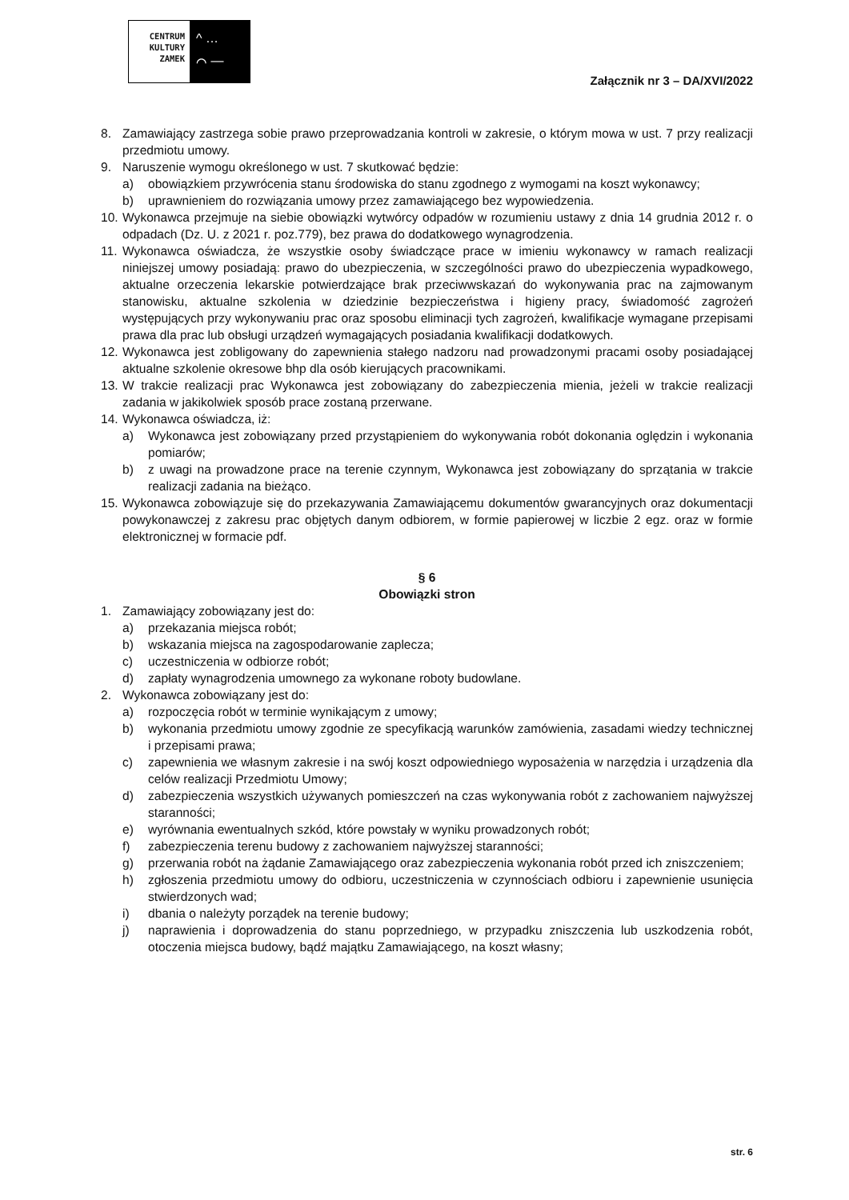CENTRUM
KULTURY
ZAMEK
^ …
⌒ —
Załącznik nr 3 – DA/XVI/2022
8. Zamawiający zastrzega sobie prawo przeprowadzania kontroli w zakresie, o którym mowa w ust. 7 przy realizacji przedmiotu umowy.
9. Naruszenie wymogu określonego w ust. 7 skutkować będzie:
a) obowiązkiem przywrócenia stanu środowiska do stanu zgodnego z wymogami na koszt wykonawcy;
b) uprawnieniem do rozwiązania umowy przez zamawiającego bez wypowiedzenia.
10. Wykonawca przejmuje na siebie obowiązki wytwórcy odpadów w rozumieniu ustawy z dnia 14 grudnia 2012 r. o odpadach (Dz. U. z 2021 r. poz.779), bez prawa do dodatkowego wynagrodzenia.
11. Wykonawca oświadcza, że wszystkie osoby świadczące prace w imieniu wykonawcy w ramach realizacji niniejszej umowy posiadają: prawo do ubezpieczenia, w szczególności prawo do ubezpieczenia wypadkowego, aktualne orzeczenia lekarskie potwierdzające brak przeciwwskazań do wykonywania prac na zajmowanym stanowisku, aktualne szkolenia w dziedzinie bezpieczeństwa i higieny pracy, świadomość zagrożeń występujących przy wykonywaniu prac oraz sposobu eliminacji tych zagrożeń, kwalifikacje wymagane przepisami prawa dla prac lub obsługi urządzeń wymagających posiadania kwalifikacji dodatkowych.
12. Wykonawca jest zobligowany do zapewnienia stałego nadzoru nad prowadzonymi pracami osoby posiadającej aktualne szkolenie okresowe bhp dla osób kierujących pracownikami.
13. W trakcie realizacji prac Wykonawca jest zobowiązany do zabezpieczenia mienia, jeżeli w trakcie realizacji zadania w jakikolwiek sposób prace zostaną przerwane.
14. Wykonawca oświadcza, iż:
a) Wykonawca jest zobowiązany przed przystąpieniem do wykonywania robót dokonania oględzin i wykonania pomiarów;
b) z uwagi na prowadzone prace na terenie czynnym, Wykonawca jest zobowiązany do sprzątania w trakcie realizacji zadania na bieżąco.
15. Wykonawca zobowiązuje się do przekazywania Zamawiającemu dokumentów gwarancyjnych oraz dokumentacji powykonawczej z zakresu prac objętych danym odbiorem, w formie papierowej w liczbie 2 egz. oraz w formie elektronicznej w formacie pdf.
§ 6
Obowiązki stron
1. Zamawiający zobowiązany jest do:
a) przekazania miejsca robót;
b) wskazania miejsca na zagospodarowanie zaplecza;
c) uczestniczenia w odbiorze robót;
d) zapłaty wynagrodzenia umownego za wykonane roboty budowlane.
2. Wykonawca zobowiązany jest do:
a) rozpoczęcia robót w terminie wynikającym z umowy;
b) wykonania przedmiotu umowy zgodnie ze specyfikacją warunków zamówienia, zasadami wiedzy technicznej i przepisami prawa;
c) zapewnienia we własnym zakresie i na swój koszt odpowiedniego wyposażenia w narzędzia i urządzenia dla celów realizacji Przedmiotu Umowy;
d) zabezpieczenia wszystkich używanych pomieszczeń na czas wykonywania robót z zachowaniem najwyższej staranności;
e) wyrównania ewentualnych szkód, które powstały w wyniku prowadzonych robót;
f) zabezpieczenia terenu budowy z zachowaniem najwyższej staranności;
g) przerwania robót na żądanie Zamawiającego oraz zabezpieczenia wykonania robót przed ich zniszczeniem;
h) zgłoszenia przedmiotu umowy do odbioru, uczestniczenia w czynnościach odbioru i zapewnienie usunięcia stwierdzonych wad;
i) dbania o należyty porządek na terenie budowy;
j) naprawienia i doprowadzenia do stanu poprzedniego, w przypadku zniszczenia lub uszkodzenia robót, otoczenia miejsca budowy, bądź majątku Zamawiającego, na koszt własny;
str. 6